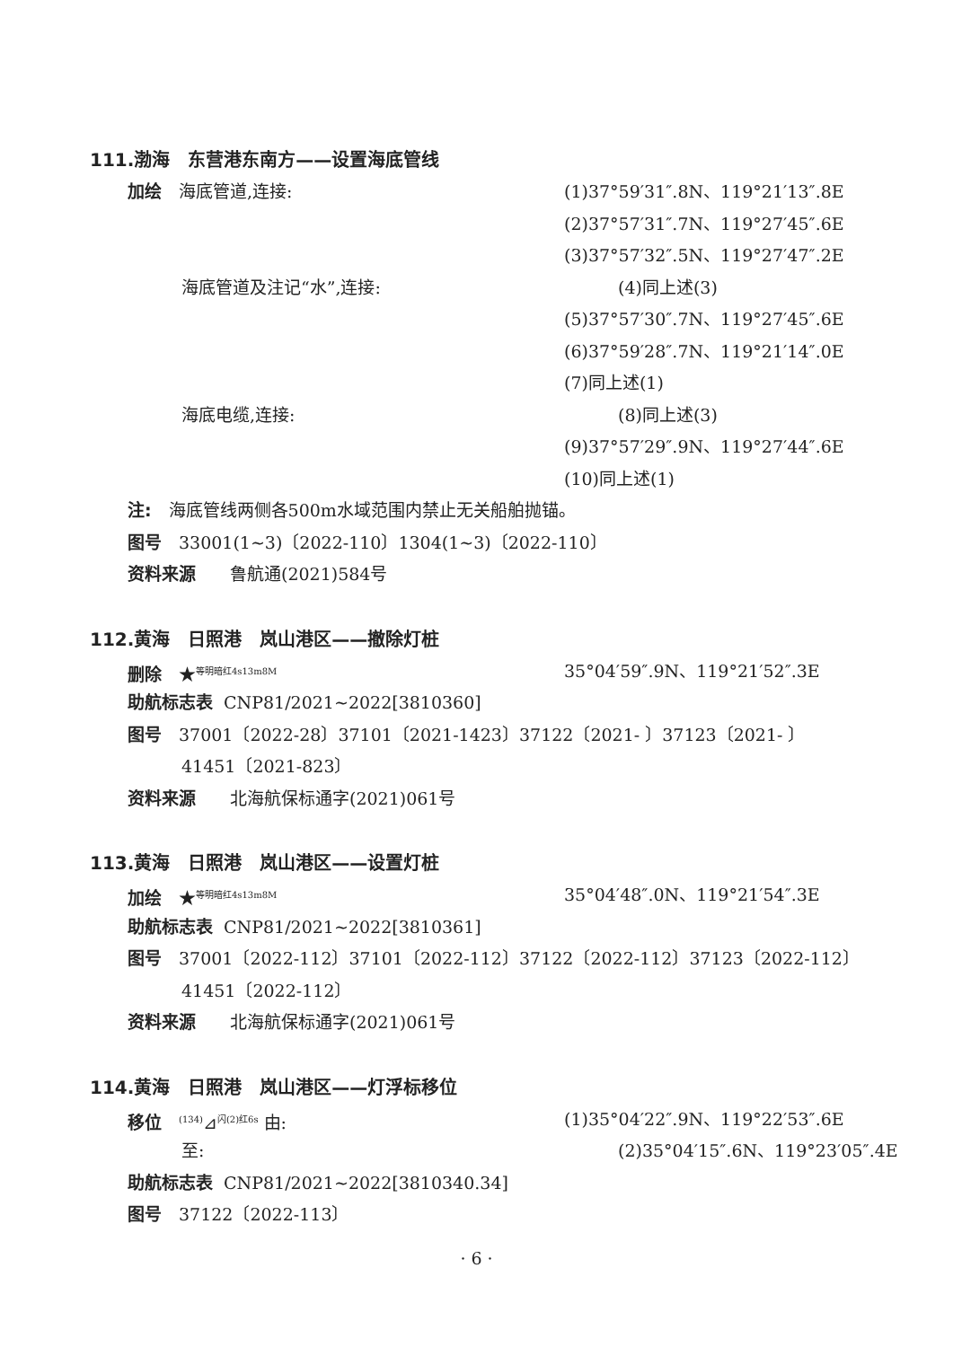111.渤海　东营港东南方——设置海底管线
加绘　海底管道,连接: (1)37°59′31″.8N、119°21′13″.8E
(2)37°57′31″.7N、119°27′45″.6E
(3)37°57′32″.5N、119°27′47″.2E
海底管道及注记“水”,连接: (4)同上述(3)
(5)37°57′30″.7N、119°27′45″.6E
(6)37°59′28″.7N、119°21′14″.0E
(7)同上述(1)
海底电缆,连接: (8)同上述(3)
(9)37°57′29″.9N、119°27′44″.6E
(10)同上述(1)
注:　海底管线两侧各500m水域范围内禁止无关船舶抛锚。
图号　33001(1~3)〔2022-110〕1304(1~3)〔2022-110〕
资料来源　　鲁航通(2021)584号
112.黄海　日照港　岚山港区——撤除灯桩
删除　★<sup>等明暗红4s13m8M</sup>
35°04′59″.9N、119°21′52″.3E
助航标志表 CNP81/2021~2022[3810360]
图号　37001〔2022-28〕37101〔2021-1423〕37122〔2021- 〕37123〔2021- 〕
41451〔2021-823〕
资料来源　　北海航保标通字(2021)061号
113.黄海　日照港　岚山港区——设置灯桩
加绘　★<sup>等明暗红4s13m8M</sup>
35°04′48″.0N、119°21′54″.3E
助航标志表 CNP81/2021~2022[3810361]
图号　37001〔2022-112〕37101〔2022-112〕37122〔2022-112〕37123〔2022-112〕
41451〔2022-112〕
资料来源　　北海航保标通字(2021)061号
114.黄海　日照港　岚山港区——灯浮标移位
移位　<sup>(134)</sup>⊿<sup>闪(2)红6s</sup> 由: (1)35°04′22″.9N、119°22′53″.6E
至: (2)35°04′15″.6N、119°23′05″.4E
助航标志表 CNP81/2021~2022[3810340.34]
图号　37122〔2022-113〕
· 6 ·